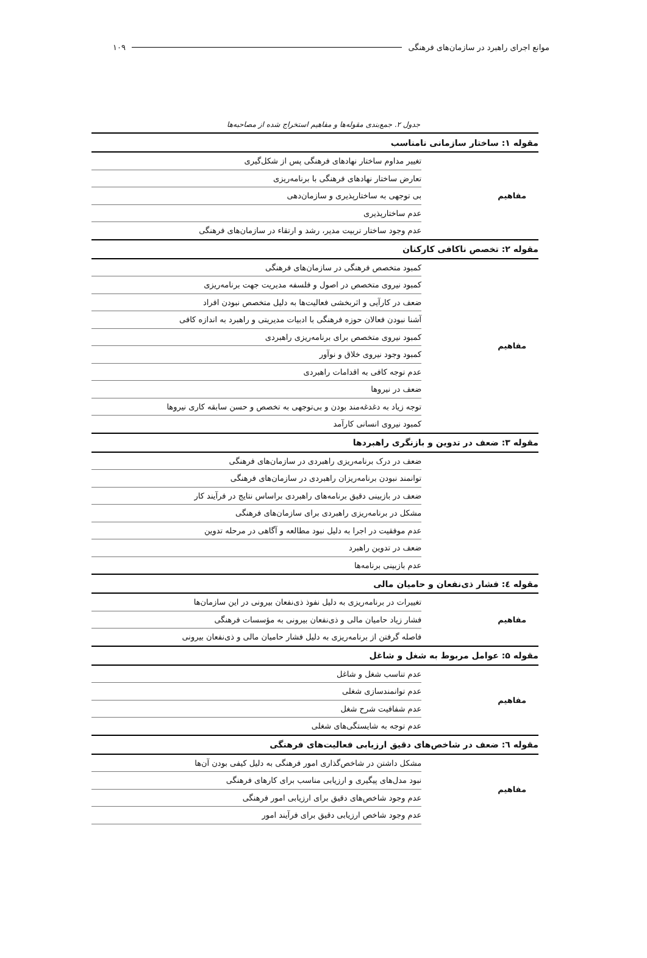موانع اجرای راهبرد در سازمان‌های فرهنگی ۱۰۹
جدول ۲. جمع‌بندی مقوله‌ها و مفاهیم استخراج شده از مصاحبه‌ها
| مقوله ۱: ساختار سازمانی نامناسب | |
| مفاهیم | تغییر مداوم ساختار نهادهای فرهنگی پس از شکل‌گیری |
| | تعارض ساختار نهادهای فرهنگی با برنامه‌ریزی |
| | بی توجهی به ساختارپذیری و سازمان‌دهی |
| | عدم ساختارپذیری |
| | عدم وجود ساختار تربیت مدیر، رشد و ارتقاء در سازمان‌های فرهنگی |
| مقوله ۲: تخصص ناکافی کارکنان | |
| مفاهیم | کمبود متخصص فرهنگی در سازمان‌های فرهنگی |
| | کمبود نیروی متخصص در اصول و فلسفه مدیریت جهت برنامه‌ریزی |
| | ضعف در کارآیی و اثربخشی فعالیت‌ها به دلیل متخصص نبودن افراد |
| | آشنا نبودن فعالان حوزه فرهنگی با ادبیات مدیریتی و راهبرد به اندازه کافی |
| | کمبود نیروی متخصص برای برنامه‌ریزی راهبردی |
| | کمبود وجود نیروی خلاق و نوآور |
| | عدم توجه کافی به اقدامات راهبردی |
| | ضعف در نیروها |
| | توجه زیاد به دغدغه‌مند بودن و بی‌توجهی به تخصص و حسن سابقه کاری نیروها |
| | کمبود نیروی انسانی کارآمد |
| مقوله ۳: ضعف در تدوین و بازنگری راهبردها | |
| | ضعف در درک برنامه‌ریزی راهبردی در سازمان‌های فرهنگی |
| | توانمند نبودن برنامه‌ریزان راهبردی در سازمان‌های فرهنگی |
| | ضعف در بازبینی دقیق برنامه‌های راهبردی براساس نتایج در فرآیند کار |
| | مشکل در برنامه‌ریزی راهبردی برای سازمان‌های فرهنگی |
| | عدم موفقیت در اجرا به دلیل نبود مطالعه و آگاهی در مرحله تدوین |
| | ضعف در تدوین راهبرد |
| | عدم بازبینی برنامه‌ها |
| مقوله ٤: فشار ذی‌نفعان و حامیان مالی | |
| مفاهیم | تغییرات در برنامه‌ریزی به دلیل نفوذ ذی‌نفعان بیرونی در این سازمان‌ها |
| | فشار زیاد حامیان مالی و ذی‌نفعان بیرونی به مؤسسات فرهنگی |
| | فاصله گرفتن از برنامه‌ریزی به دلیل فشار حامیان مالی و ذی‌نفعان بیرونی |
| مقوله ۵: عوامل مربوط به شغل و شاغل | |
| مفاهیم | عدم تناسب شغل و شاغل |
| | عدم توانمندسازی شغلی |
| | عدم شفافیت شرح شغل |
| | عدم توجه به شایستگی‌های شغلی |
| مقوله ٦: ضعف در شاخص‌های دقیق ارزیابی فعالیت‌های فرهنگی | |
| مفاهیم | مشکل داشتن در شاخص‌گذاری امور فرهنگی به دلیل کیفی بودن آن‌ها |
| | نبود مدل‌های پیگیری و ارزیابی مناسب برای کارهای فرهنگی |
| | عدم وجود شاخص‌های دقیق برای ارزیابی امور فرهنگی |
| | عدم وجود شاخص ارزیابی دقیق برای فرآیند امور |